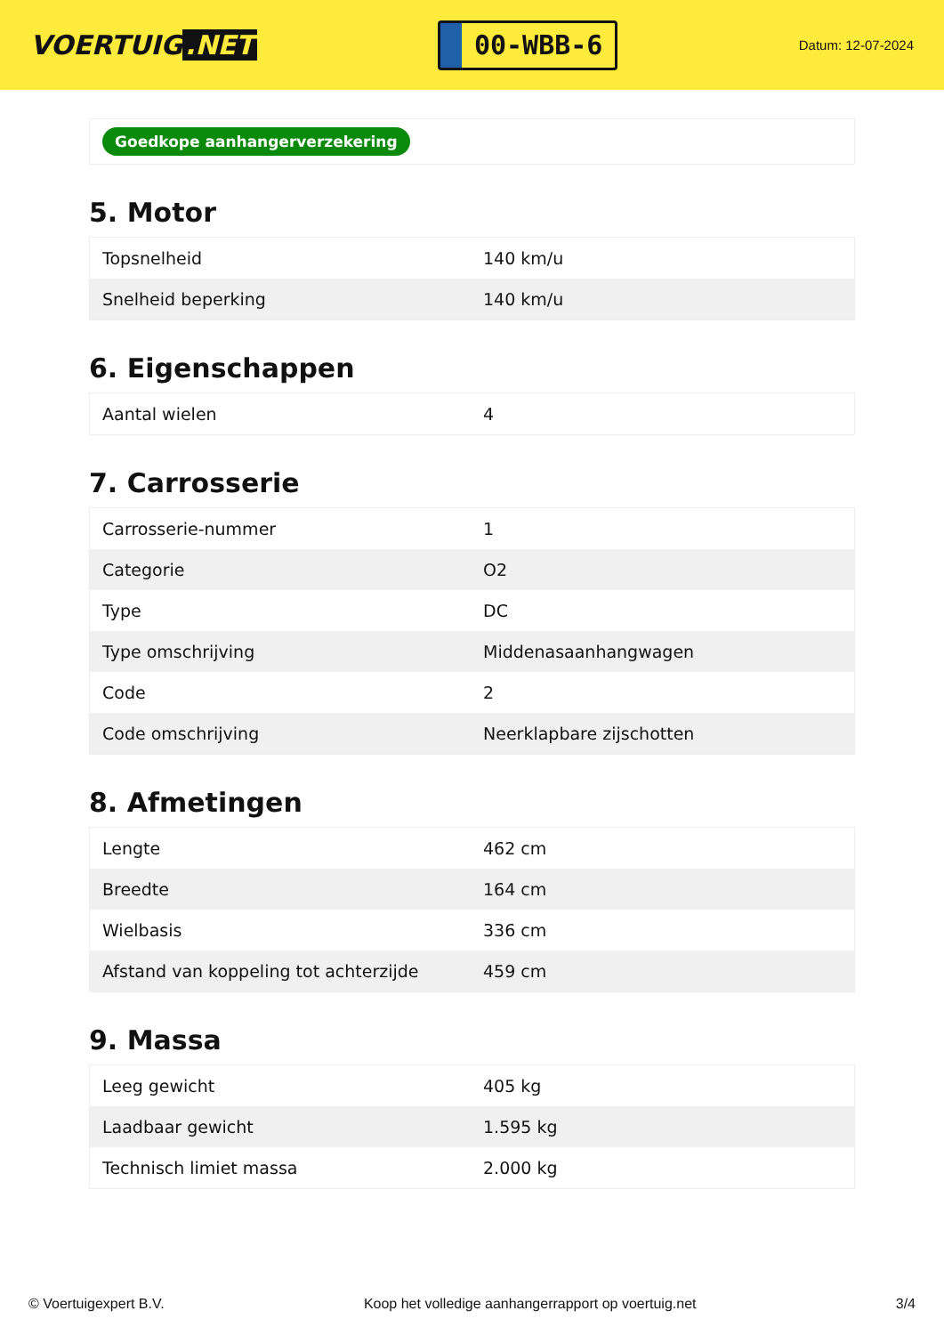VOERTUIG.NET
00-WBB-6
Datum: 12-07-2024
Goedkope aanhangerverzekering
5. Motor
| Topsnelheid | 140 km/u |
| Snelheid beperking | 140 km/u |
6. Eigenschappen
| Aantal wielen | 4 |
7. Carrosserie
| Carrosserie-nummer | 1 |
| Categorie | O2 |
| Type | DC |
| Type omschrijving | Middenasaanhangwagen |
| Code | 2 |
| Code omschrijving | Neerklapbare zijschotten |
8. Afmetingen
| Lengte | 462 cm |
| Breedte | 164 cm |
| Wielbasis | 336 cm |
| Afstand van koppeling tot achterzijde | 459 cm |
9. Massa
| Leeg gewicht | 405 kg |
| Laadbaar gewicht | 1.595 kg |
| Technisch limiet massa | 2.000 kg |
© Voertuigexpert B.V. Koop het volledige aanhangerrapport op voertuig.net 3/4